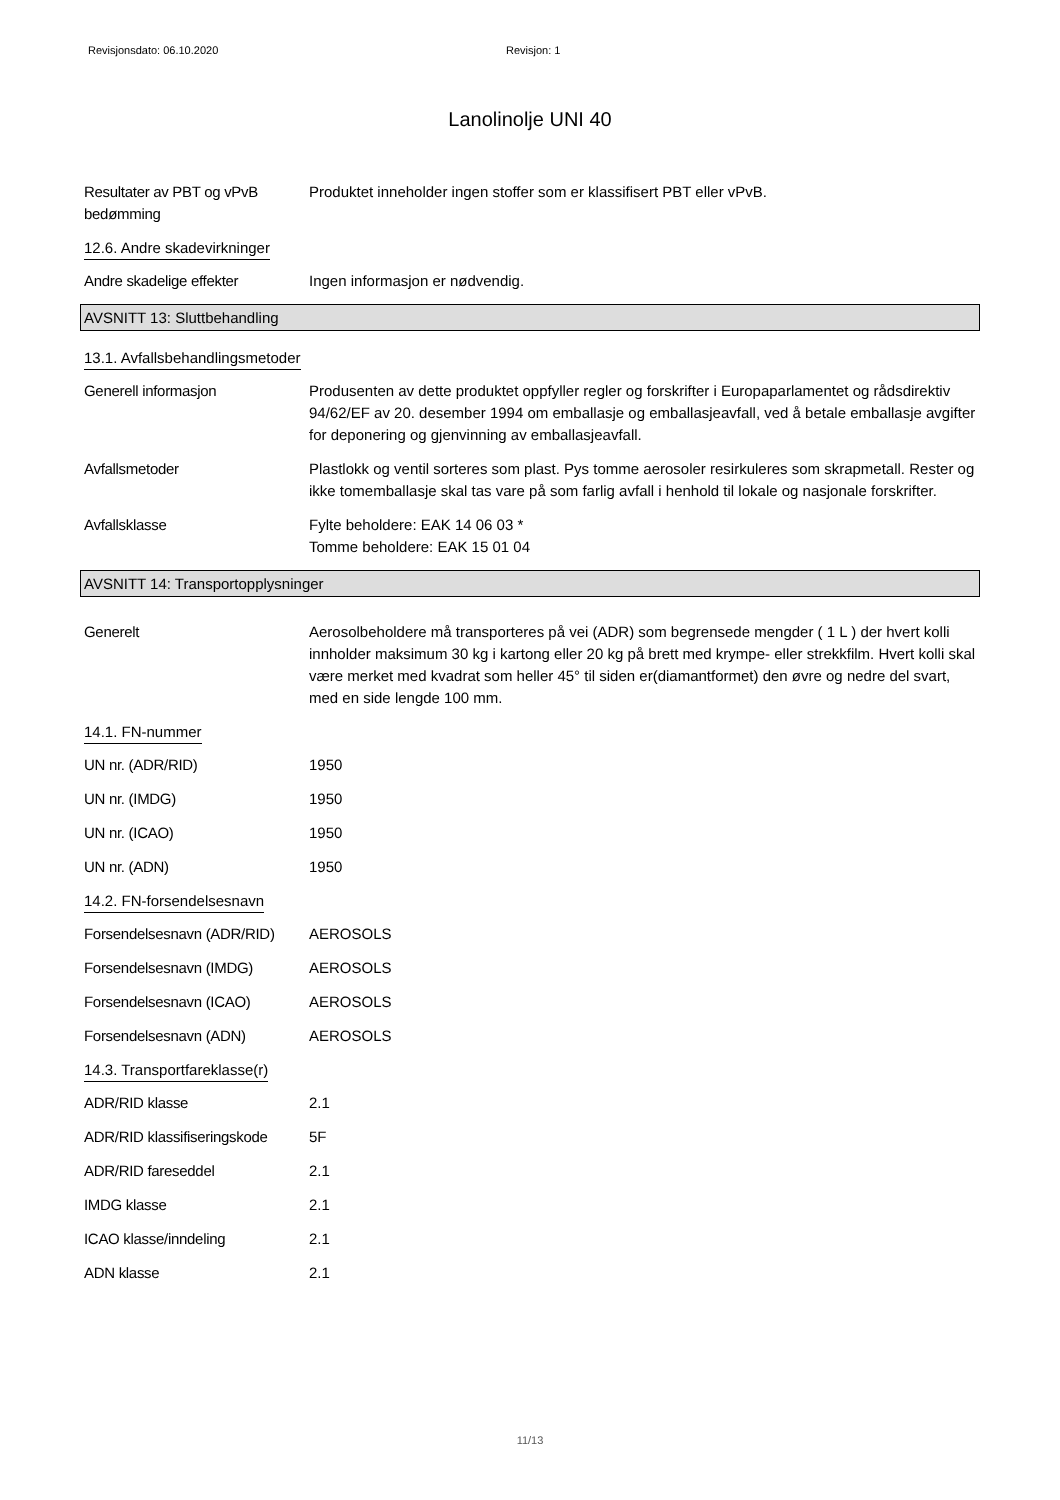Revisjonsdato: 06.10.2020 Revisjon: 1
Lanolinolje UNI 40
Resultater av PBT og vPvB bedømming
Produktet inneholder ingen stoffer som er klassifisert PBT eller vPvB.
12.6. Andre skadevirkninger
Andre skadelige effekter Ingen informasjon er nødvendig.
AVSNITT 13: Sluttbehandling
13.1. Avfallsbehandlingsmetoder
Generell informasjon Produsenten av dette produktet oppfyller regler og forskrifter i Europaparlamentet og rådsdirektiv 94/62/EF av 20. desember 1994 om emballasje og emballasjeavfall, ved å betale emballasje avgifter for deponering og gjenvinning av emballasjeavfall.
Avfallsmetoder Plastlokk og ventil sorteres som plast. Pys tomme aerosoler resirkuleres som skrapmetall. Rester og ikke tomemballasje skal tas vare på som farlig avfall i henhold til lokale og nasjonale forskrifter.
Avfallsklasse Fylte beholdere: EAK 14 06 03 *
Tomme beholdere: EAK 15 01 04
AVSNITT 14: Transportopplysninger
Generelt Aerosolbeholdere må transporteres på vei (ADR) som begrensede mengder ( 1 L ) der hvert kolli innholder maksimum 30 kg i kartong eller 20 kg på brett med krympe- eller strekkfilm. Hvert kolli skal være merket med kvadrat som heller 45° til siden er(diamantformet) den øvre og nedre del svart, med en side lengde 100 mm.
14.1. FN-nummer
UN nr. (ADR/RID) 1950
UN nr. (IMDG) 1950
UN nr. (ICAO) 1950
UN nr. (ADN) 1950
14.2. FN-forsendelsesnavn
Forsendelsesnavn (ADR/RID)
AEROSOLS
Forsendelsesnavn (IMDG) AEROSOLS
Forsendelsesnavn (ICAO) AEROSOLS
Forsendelsesnavn (ADN) AEROSOLS
14.3. Transportfareklasse(r)
ADR/RID klasse 2.1
ADR/RID klassifiseringskode
5F
ADR/RID fareseddel 2.1
IMDG klasse 2.1
ICAO klasse/inndeling 2.1
ADN klasse 2.1
11/13